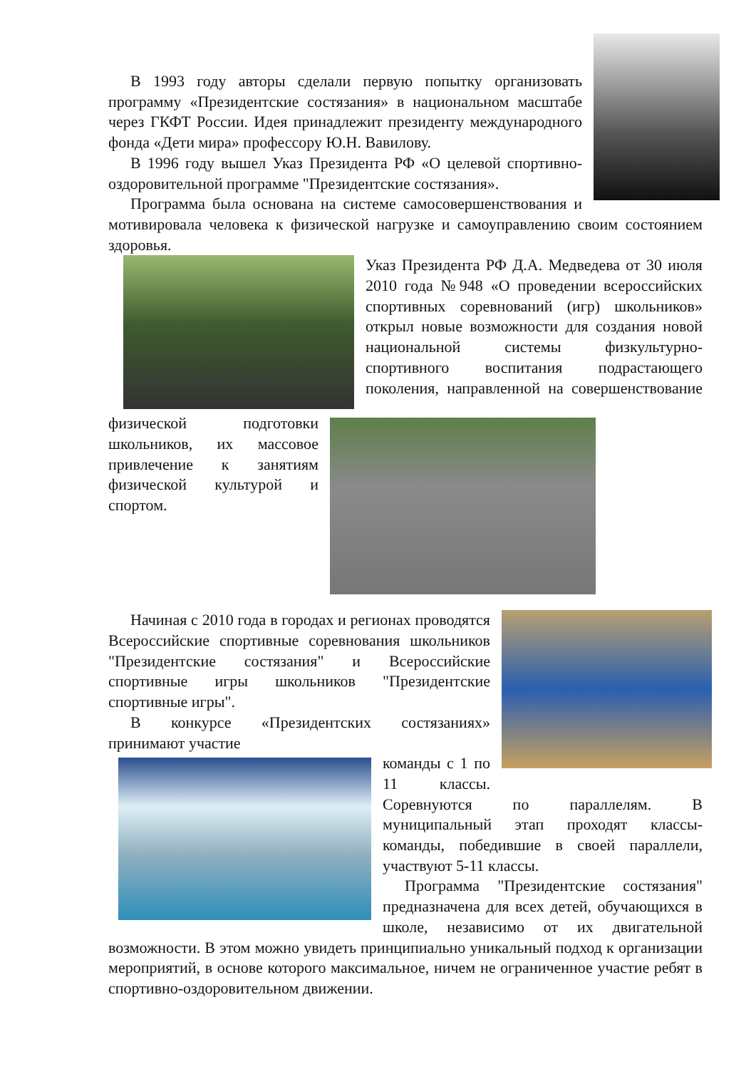В 1993 году авторы сделали первую попытку организовать программу «Президентские состязания» в национальном масштабе через ГКФТ России. Идея принадлежит президенту международного фонда «Дети мира» профессору Ю.Н. Вавилову.
В 1996 году вышел Указ Президента РФ «О целевой спортивно-оздоровительной программе "Президентские состязания».
Программа была основана на системе самосовершенствования и мотивировала человека к физической нагрузке и самоуправлению своим состоянием здоровья.
Указ Президента РФ Д.А. Медведева от 30 июля 2010 года №948 «О проведении всероссийских спортивных соревнований (игр) школьников» открыл новые возможности для создания новой национальной системы физкультурно-спортивного воспитания подрастающего поколения, направленной на совершенствование физической подготовки школьников, их массовое привлечение к занятиям физической культурой и спортом.
Начиная с 2010 года в городах и регионах проводятся Всероссийские спортивные соревнования школьников "Президентские состязания" и Всероссийские спортивные игры школьников "Президентские спортивные игры".
В конкурсе «Президентских состязаниях» принимают участие
команды с 1 по 11 классы. Соревнуются по параллелям. В муниципальный этап проходят классы-команды, победившие в своей параллели, участвуют 5-11 классы.
Программа "Президентские состязания" предназначена для всех детей, обучающихся в школе, независимо от их двигательной возможности. В этом можно увидеть принципиально уникальный подход к организации мероприятий, в основе которого максимальное, ничем не ограниченное участие ребят в спортивно-оздоровительном движении.